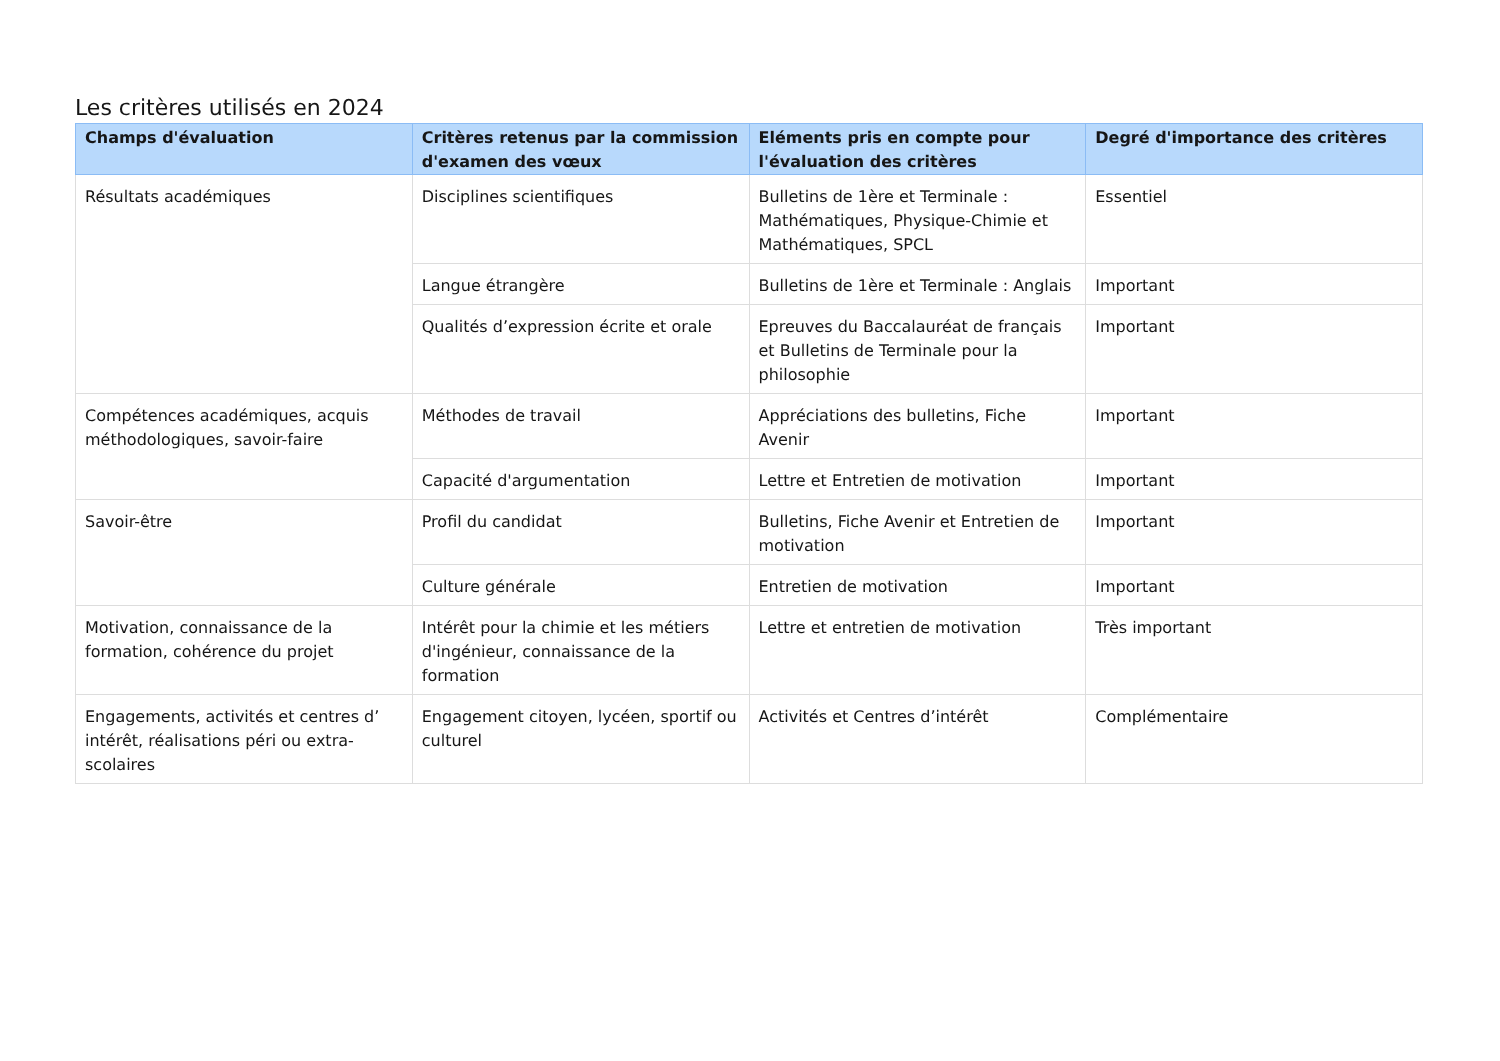Les critères utilisés en 2024
| Champs d'évaluation | Critères retenus par la commission d'examen des vœux | Eléments pris en compte pour l'évaluation des critères | Degré d'importance des critères |
| --- | --- | --- | --- |
| Résultats académiques | Disciplines scientifiques | Bulletins de 1ère et Terminale : Mathématiques, Physique-Chimie et Mathématiques, SPCL | Essentiel |
| | Langue étrangère | Bulletins de 1ère et Terminale : Anglais | Important |
| | Qualités d’expression écrite et orale | Epreuves du Baccalauréat de français et Bulletins de Terminale pour la philosophie | Important |
| Compétences académiques, acquis méthodologiques, savoir-faire | Méthodes de travail | Appréciations des bulletins, Fiche Avenir | Important |
| | Capacité d'argumentation | Lettre et Entretien de motivation | Important |
| Savoir-être | Profil du candidat | Bulletins, Fiche Avenir et Entretien de motivation | Important |
| | Culture générale | Entretien de motivation | Important |
| Motivation, connaissance de la formation, cohérence du projet | Intérêt pour la chimie et les métiers d'ingénieur, connaissance de la formation | Lettre et entretien de motivation | Très important |
| Engagements, activités et centres d’ intérêt, réalisations péri ou extra-scolaires | Engagement citoyen, lycéen, sportif ou culturel | Activités et Centres d’intérêt | Complémentaire |